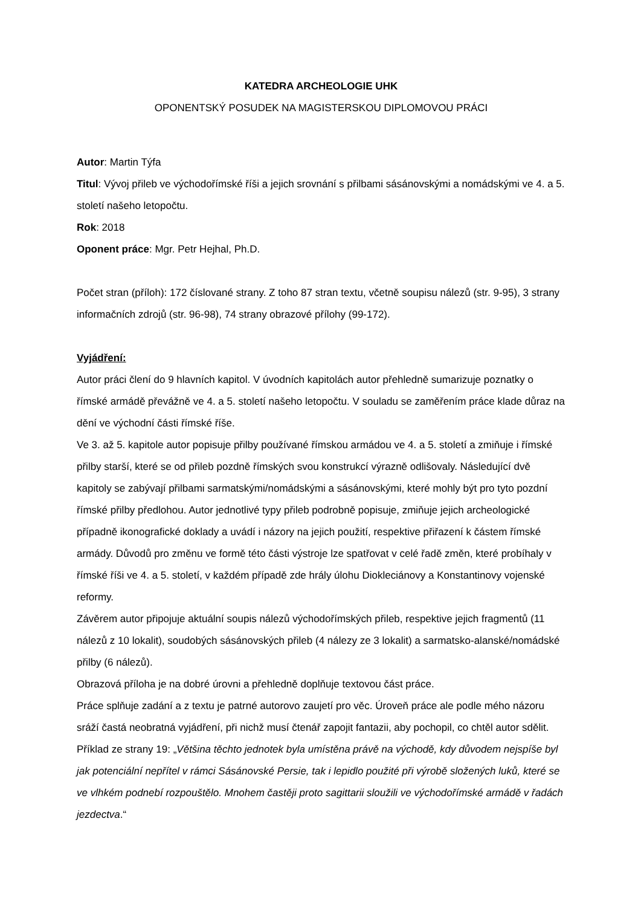KATEDRA ARCHEOLOGIE UHK
OPONENTSKÝ POSUDEK NA MAGISTERSKOU DIPLOMOVOU PRÁCI
Autor: Martin Týfa
Titul: Vývoj přileb ve východořímské říši a jejich srovnání s přilbami sásánovskými a nomádskými ve 4. a 5. století našeho letopočtu.
Rok: 2018
Oponent práce: Mgr. Petr Hejhal, Ph.D.
Počet stran (příloh): 172 číslované strany. Z toho 87 stran textu, včetně soupisu nálezů (str. 9-95), 3 strany informačních zdrojů (str. 96-98), 74 strany obrazové přílohy (99-172).
Vyjádření:
Autor práci člení do 9 hlavních kapitol. V úvodních kapitolách autor přehledně sumarizuje poznatky o římské armádě převážně ve 4. a 5. století našeho letopočtu. V souladu se zaměřením práce klade důraz na dění ve východní části římské říše.
Ve 3. až 5. kapitole autor popisuje přilby používané římskou armádou ve 4. a 5. století a zmiňuje i římské přilby starší, které se od přileb pozdně římských svou konstrukcí výrazně odlišovaly. Následující dvě kapitoly se zabývají přilbami sarmatskými/nomádskými a sásánovskými, které mohly být pro tyto pozdní římské přilby předlohou. Autor jednotlivé typy přileb podrobně popisuje, zmiňuje jejich archeologické případně ikonografické doklady a uvádí i názory na jejich použití, respektive přiřazení k částem římské armády. Důvodů pro změnu ve formě této části výstroje lze spatřovat v celé řadě změn, které probíhaly v římské říši ve 4. a 5. století, v každém případě zde hrály úlohu Diokleciánovy a Konstantinovy vojenské reformy.
Závěrem autor připojuje aktuální soupis nálezů východořímských přileb, respektive jejich fragmentů (11 nálezů z 10 lokalit), soudobých sásánovských přileb (4 nálezy ze 3 lokalit) a sarmatsko-alanské/nomádské přilby (6 nálezů).
Obrazová příloha je na dobré úrovni a přehledně doplňuje textovou část práce.
Práce splňuje zadání a z textu je patrné autorovo zaujetí pro věc. Úroveň práce ale podle mého názoru sráží častá neobratná vyjádření, při nichž musí čtenář zapojit fantazii, aby pochopil, co chtěl autor sdělit. Příklad ze strany 19: „Většina těchto jednotek byla umístěna právě na východě, kdy důvodem nejspíše byl jak potenciální nepřítel v rámci Sásánovské Persie, tak i lepidlo použité při výrobě složených luků, které se ve vlhkém podnebí rozpouštělo. Mnohem častěji proto sagittarii sloužili ve východořímské armádě v řadách jezdectva.“